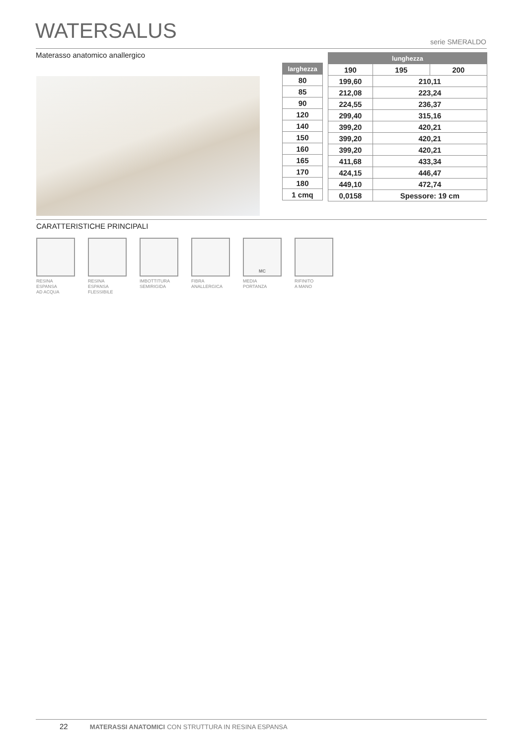WATERSALUS serie SMERALDO
Materasso anatomico anallergico
| larghezza |
| --- |
| 80 |
| 85 |
| 90 |
| 120 |
| 140 |
| 150 |
| 160 |
| 165 |
| 170 |
| 180 |
| 1 cmq |
| lunghezza | | |
| --- | --- | --- |
| 190 | 195 | 200 |
| 199,60 | 210,11 | |
| 212,08 | 223,24 | |
| 224,55 | 236,37 | |
| 299,40 | 315,16 | |
| 399,20 | 420,21 | |
| 399,20 | 420,21 | |
| 399,20 | 420,21 | |
| 411,68 | 433,34 | |
| 424,15 | 446,47 | |
| 449,10 | 472,74 | |
| 0,0158 | Spessore: 19 cm | |
CARATTERISTICHE PRINCIPALI
RESINA
ESPANSA
AD ACQUA
RESINA
ESPANSA
FLESSIBILE
IMBOTTITURA
SEMIRIGIDA
FIBRA
ANALLERGICA
MC
MEDIA
PORTANZA
RIFINITO
A MANO
22 MATERASSI ANATOMICI CON STRUTTURA IN RESINA ESPANSA